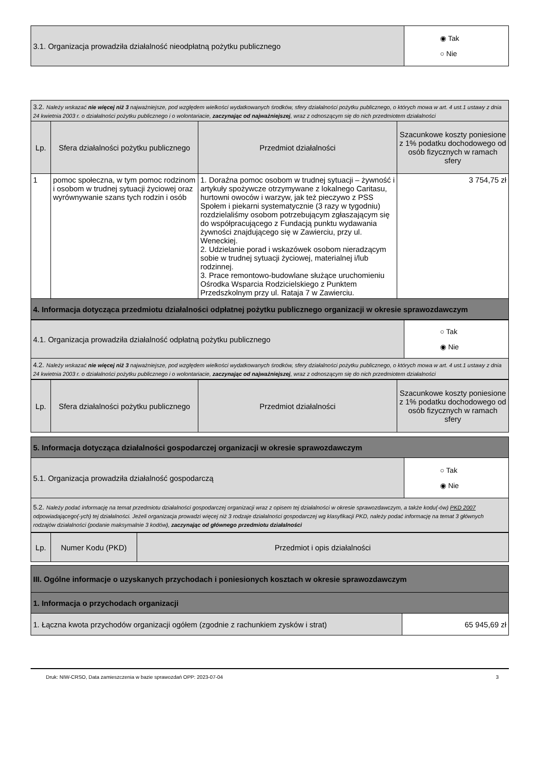| 3.1. Organizacja prowadziła działalność nieodpłatną pożytku publicznego | ◉ Tak ○ Nie |
| 3.2. Należy wskazać nie więcej niż 3 najważniejsze, pod względem wielkości wydatkowanych środków, sfery działalności pożytku publicznego, o których mowa w art. 4 ust.1 ustawy z dnia 24 kwietnia 2003 r. o działalności pożytku publicznego i o wolontariacie, zaczynając od najważniejszej , wraz z odnoszącym się do nich przedmiotem działalności | | | |
| Lp. | Sfera działalności pożytku publicznego | Przedmiot działalności | Szacunkowe koszty poniesione z 1% podatku dochodowego od osób fizycznych w ramach sfery |
| 1 | pomoc społeczna, w tym pomoc rodzinom i osobom w trudnej sytuacji życiowej oraz wyrównywanie szans tych rodzin i osób | 1. Doraźna pomoc osobom w trudnej sytuacji – żywność i artykuły spożywcze otrzymywane z lokalnego Caritasu, hurtowni owoców i warzyw, jak też pieczywo z PSS Społem i piekarni systematycznie (3 razy w tygodniu) rozdzielaliśmy osobom potrzebującym zgłaszającym się do współpracującego z Fundacją punktu wydawania żywności znajdującego się w Zawierciu, przy ul. Weneckiej. 2. Udzielanie porad i wskazówek osobom nieradzącym sobie w trudnej sytuacji życiowej, materialnej i/lub rodzinnej. 3. Prace remontowo-budowlane służące uruchomieniu Ośrodka Wsparcia Rodzicielskiego z Punktem Przedszkolnym przy ul. Rataja 7 w Zawierciu. | 3 754,75 zł |
| 4. Informacja dotycząca przedmiotu działalności odpłatnej pożytku publicznego organizacji w okresie sprawozdawczym | | | |
| 4.1. Organizacja prowadziła działalność odpłatną pożytku publicznego | ○ Tak ◉ Nie |
| 4.2. Należy wskazać nie więcej niż 3 najważniejsze, pod względem wielkości wydatkowanych środków, sfery działalności pożytku publicznego, o których mowa w art. 4 ust.1 ustawy z dnia 24 kwietnia 2003 r. o działalności pożytku publicznego i o wolontariacie, zaczynając od najważniejszej , wraz z odnoszącym się do nich przedmiotem działalności | |
| Lp. | Sfera działalności pożytku publicznego | Przedmiot działalności | Szacunkowe koszty poniesione z 1% podatku dochodowego od osób fizycznych w ramach sfery |
| --- | --- | --- | --- |
| 5. Informacja dotycząca działalności gospodarczej organizacji w okresie sprawozdawczym | |
| 5.1. Organizacja prowadziła działalność gospodarczą | ○ Tak ◉ Nie |
| 5.2. Należy podać informację na temat przedmiotu działalności gospodarczej organizacji wraz z opisem tej działalności w okresie sprawozdawczym, a także kodu(-ów) PKD 2007 odpowiadającego(-ych) tej działalności. Jeżeli organizacja prowadzi więcej niż 3 rodzaje działalności gospodarczej wg klasyfikacji PKD, należy podać informację na temat 3 głównych rodzajów działalności (podanie maksymalnie 3 kodów), zaczynając od głównego przedmiotu działalności | |
| Lp. | Numer Kodu (PKD) | Przedmiot i opis działalności |
| --- | --- | --- |
| III. Ogólne informacje o uzyskanych przychodach i poniesionych kosztach w okresie sprawozdawczym | |
| 1. Informacja o przychodach organizacji | |
| 1. Łączna kwota przychodów organizacji ogółem (zgodnie z rachunkiem zysków i strat) | 65 945,69 zł |
Druk: NIW-CRSO, Data zamieszczenia w bazie sprawozdań OPP: 2023-07-04 3